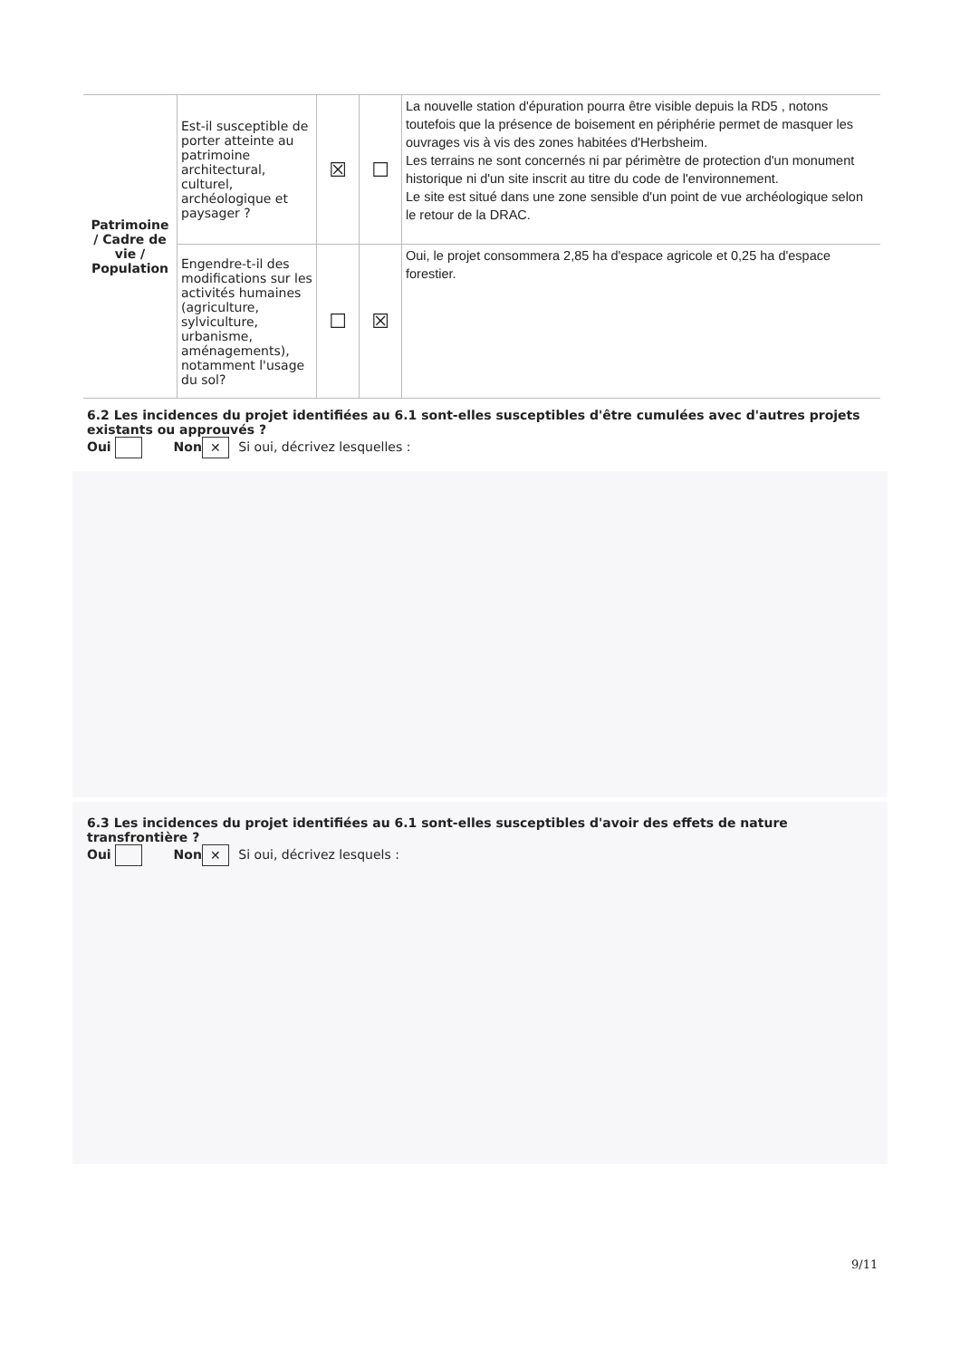| Patrimoine / Cadre de vie / Population | Est-il susceptible de porter atteinte au patrimoine architectural, culturel, archéologique et paysager ? | ☒ | ☐ | La nouvelle station d'épuration pourra être visible depuis la RD5 , notons toutefois que la présence de boisement en périphérie permet de masquer les ouvrages vis à vis des zones habitées d'Herbsheim. Les terrains ne sont concernés ni par périmètre de protection d'un monument historique ni d'un site inscrit au titre du code de l'environnement. Le site est situé dans une zone sensible d'un point de vue archéologique selon le retour de la DRAC. |
| | Engendre-t-il des modifications sur les activités humaines (agriculture, sylviculture, urbanisme, aménagements), notamment l'usage du sol? | ☐ | ☒ | Oui, le projet consommera 2,85 ha d'espace agricole et 0,25 ha d'espace forestier. |
6.2 Les incidences du projet identifiées au 6.1 sont-elles susceptibles d'être cumulées avec d'autres projets existants ou approuvés ?
Oui Non ✕ Si oui, décrivez lesquelles :
6.3 Les incidences du projet identifiées au 6.1 sont-elles susceptibles d'avoir des effets de nature transfrontière ?
Oui Non ✕ Si oui, décrivez lesquels :
9/11